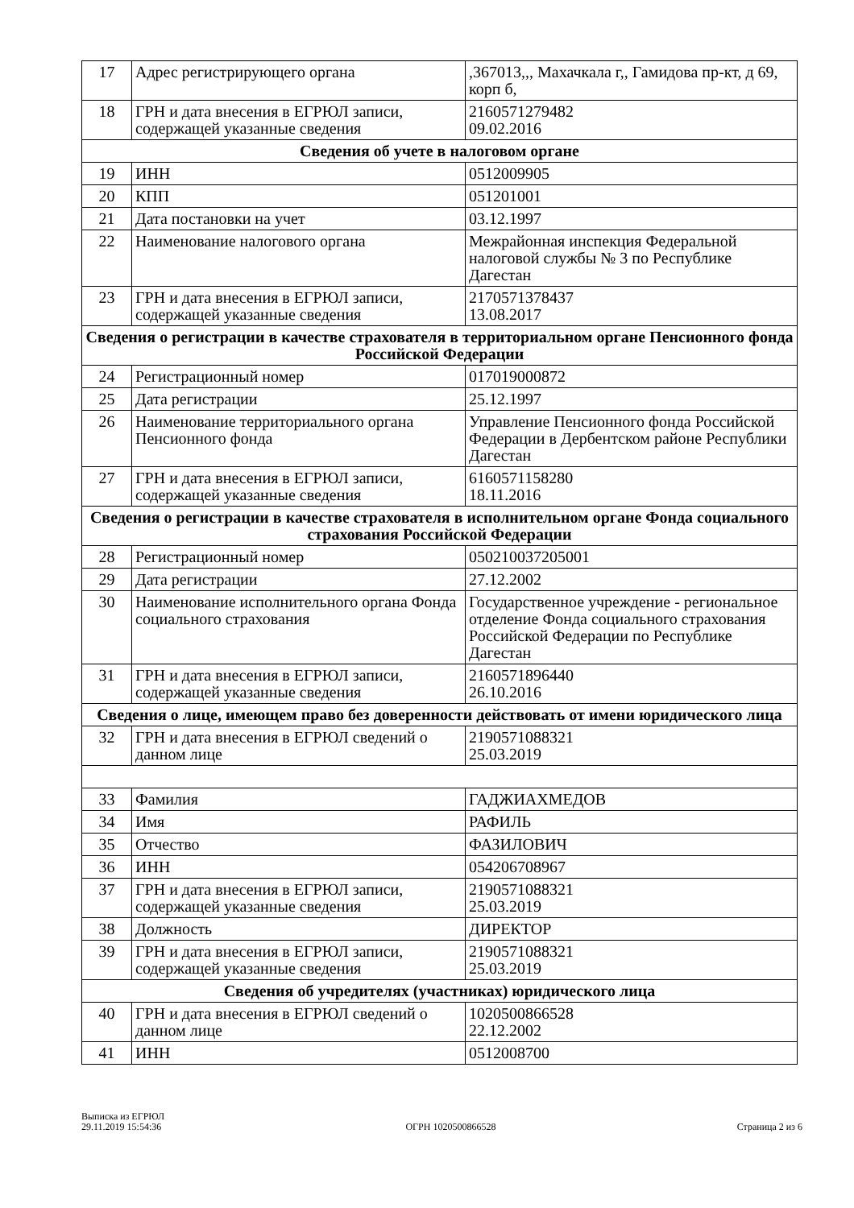| 17 | Адрес регистрирующего органа | ,367013,,, Махачкала г,, Гамидова пр-кт, д 69, корп б, |
| 18 | ГРН и дата внесения в ЕГРЮЛ записи, содержащей указанные сведения | 2160571279482 09.02.2016 |
| Сведения об учете в налоговом органе | | |
| 19 | ИНН | 0512009905 |
| 20 | КПП | 051201001 |
| 21 | Дата постановки на учет | 03.12.1997 |
| 22 | Наименование налогового органа | Межрайонная инспекция Федеральной налоговой службы № 3 по Республике Дагестан |
| 23 | ГРН и дата внесения в ЕГРЮЛ записи, содержащей указанные сведения | 2170571378437 13.08.2017 |
| Сведения о регистрации в качестве страхователя в территориальном органе Пенсионного фонда Российской Федерации | | |
| 24 | Регистрационный номер | 017019000872 |
| 25 | Дата регистрации | 25.12.1997 |
| 26 | Наименование территориального органа Пенсионного фонда | Управление Пенсионного фонда Российской Федерации в Дербентском районе Республики Дагестан |
| 27 | ГРН и дата внесения в ЕГРЮЛ записи, содержащей указанные сведения | 6160571158280 18.11.2016 |
| Сведения о регистрации в качестве страхователя в исполнительном органе Фонда социального страхования Российской Федерации | | |
| 28 | Регистрационный номер | 050210037205001 |
| 29 | Дата регистрации | 27.12.2002 |
| 30 | Наименование исполнительного органа Фонда социального страхования | Государственное учреждение - региональное отделение Фонда социального страхования Российской Федерации по Республике Дагестан |
| 31 | ГРН и дата внесения в ЕГРЮЛ записи, содержащей указанные сведения | 2160571896440 26.10.2016 |
| Сведения о лице, имеющем право без доверенности действовать от имени юридического лица | | |
| 32 | ГРН и дата внесения в ЕГРЮЛ сведений о данном лице | 2190571088321 25.03.2019 |
| 33 | Фамилия | ГАДЖИАХМЕДОВ |
| 34 | Имя | РАФИЛЬ |
| 35 | Отчество | ФАЗИЛОВИЧ |
| 36 | ИНН | 054206708967 |
| 37 | ГРН и дата внесения в ЕГРЮЛ записи, содержащей указанные сведения | 2190571088321 25.03.2019 |
| 38 | Должность | ДИРЕКТОР |
| 39 | ГРН и дата внесения в ЕГРЮЛ записи, содержащей указанные сведения | 2190571088321 25.03.2019 |
| Сведения об учредителях (участниках) юридического лица | | |
| 40 | ГРН и дата внесения в ЕГРЮЛ сведений о данном лице | 1020500866528 22.12.2002 |
| 41 | ИНН | 0512008700 |
Выписка из ЕГРЮЛ
29.11.2019 15:54:36
ОГРН 1020500866528
Страница 2 из 6